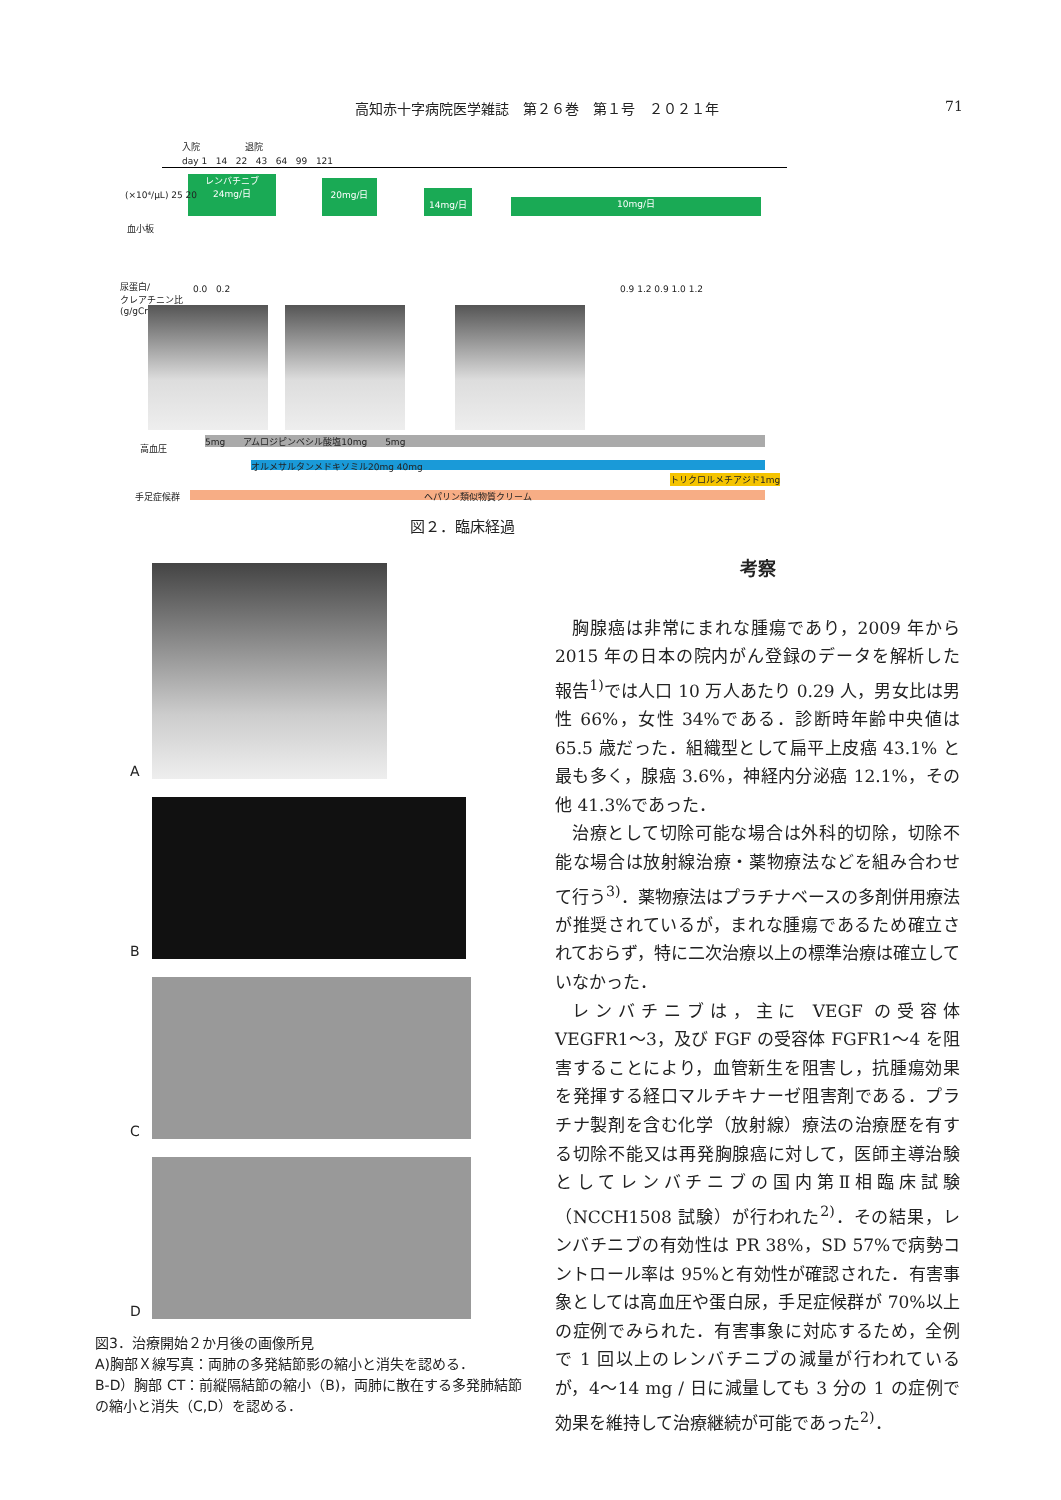高知赤十字病院医学雑誌　第２６巻　第１号　２０２１年
71
入院 退院
day 1 14 22 43 64 99 121
レンバチニブ
24mg/日
20mg/日
14mg/日 10mg/日
(×10⁴/µL) 25 20
血小板
尿蛋白/
クレアチニン比
(g/gCr)
0.0 0.2 0.9 1.2 0.9 1.0 1.2
高血圧
5mg　　アムロジピンベシル酸塩10mg　　5mg
オルメサルタンメドキソミル20mg 40mg
トリクロルメチアジド1mg
手足症候群 ヘパリン類似物質クリーム
図２．臨床経過
A
B
C
D
図3．治療開始２か月後の画像所見
A)胸部Ｘ線写真：両肺の多発結節影の縮小と消失を認める．
B-D）胸部 CT：前縦隔結節の縮小（B)，両肺に散在する多発肺結節の縮小と消失（C,D）を認める．
考察
胸腺癌は非常にまれな腫瘍であり，2009 年から 2015 年の日本の院内がん登録のデータを解析した報告<sup>1)</sup>では人口 10 万人あたり 0.29 人，男女比は男性 66%，女性 34%である．診断時年齢中央値は 65.5 歳だった．組織型として扁平上皮癌 43.1% と最も多く，腺癌 3.6%，神経内分泌癌 12.1%，その他 41.3%であった．
治療として切除可能な場合は外科的切除，切除不能な場合は放射線治療・薬物療法などを組み合わせて行う<sup>3)</sup>．薬物療法はプラチナベースの多剤併用療法が推奨されているが，まれな腫瘍であるため確立されておらず，特に二次治療以上の標準治療は確立していなかった．
レンバチニブは，主に VEGF の受容体 VEGFR1〜3，及び FGF の受容体 FGFR1〜4 を阻害することにより，血管新生を阻害し，抗腫瘍効果を発揮する経口マルチキナーゼ阻害剤である．プラチナ製剤を含む化学（放射線）療法の治療歴を有する切除不能又は再発胸腺癌に対して，医師主導治験としてレンバチニブの国内第Ⅱ相臨床試験（NCCH1508 試験）が行われた<sup>2)</sup>．その結果，レンバチニブの有効性は PR 38%，SD 57%で病勢コントロール率は 95%と有効性が確認された．有害事象としては高血圧や蛋白尿，手足症候群が 70%以上の症例でみられた．有害事象に対応するため，全例で 1 回以上のレンバチニブの減量が行われているが，4〜14 mg / 日に減量しても 3 分の 1 の症例で効果を維持して治療継続が可能であった<sup>2)</sup>．